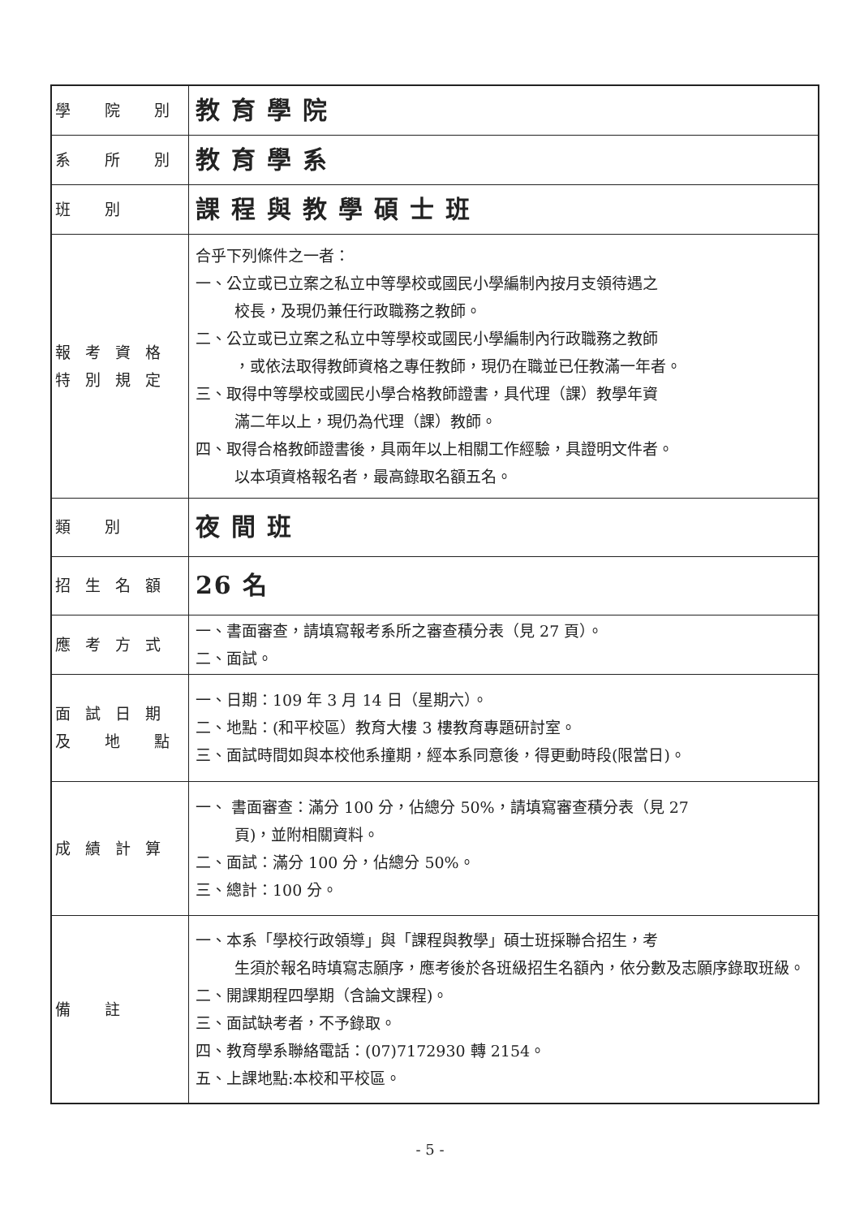| 學 院 別 | 教育學院 |
| 系 所 別 | 教育學系 |
| 班 別 | 課程與教學碩士班 |
| 報考資格 特別規定 | 合乎下列條件之一者： 一、公立或已立案之私立中等學校或國民小學編制內按月支領待遇之 校長，及現仍兼任行政職務之教師。 二、公立或已立案之私立中等學校或國民小學編制內行政職務之教師 ，或依法取得教師資格之專任教師，現仍在職並已任教滿一年者。 三、取得中等學校或國民小學合格教師證書，具代理（課）教學年資 滿二年以上，現仍為代理（課）教師。 四、取得合格教師證書後，具兩年以上相關工作經驗，具證明文件者。 以本項資格報名者，最高錄取名額五名。 |
| 類 別 | 夜間班 |
| 招生名額 | 26 名 |
| 應考方式 | 一、書面審查，請填寫報考系所之審查積分表（見 27 頁）。 二、面試。 |
| 面試日期 及 地 點 | 一、日期：109 年 3 月 14 日（星期六）。 二、地點：(和平校區）教育大樓 3 樓教育專題研討室。 三、面試時間如與本校他系撞期，經本系同意後，得更動時段(限當日)。 |
| 成績計算 | 一、 書面審查：滿分 100 分，佔總分 50%，請填寫審查積分表（見 27 頁)，並附相關資料。 二、面試：滿分 100 分，佔總分 50%。 三、總計：100 分。 |
| 備 註 | 一、本系「學校行政領導」與「課程與教學」碩士班採聯合招生，考 生須於報名時填寫志願序，應考後於各班級招生名額內，依分數及志願序錄取班級。 二、開課期程四學期（含論文課程)。 三、面試缺考者，不予錄取。 四、教育學系聯絡電話：(07)7172930 轉 2154。 五、上課地點:本校和平校區。 |
- 5 -